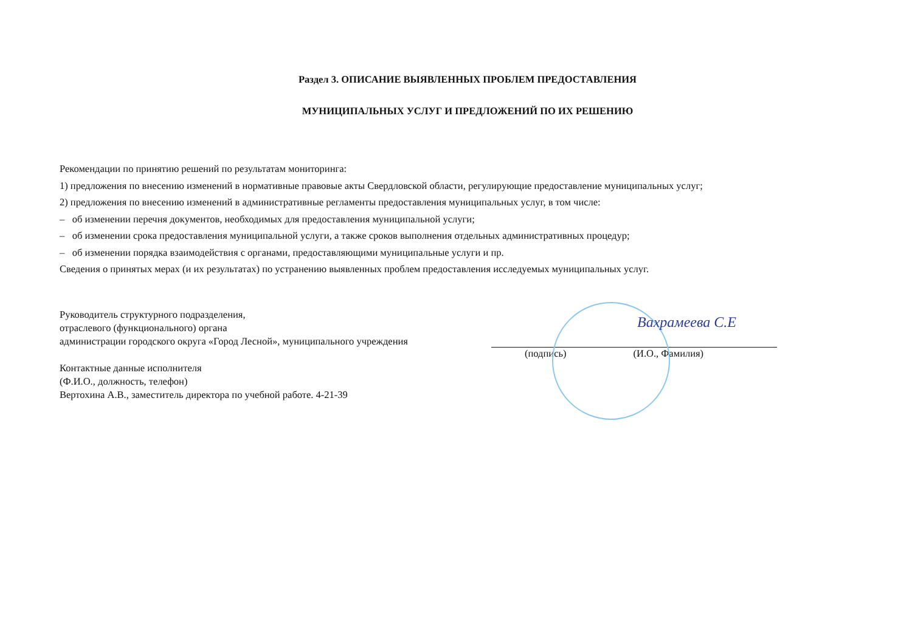Раздел 3. ОПИСАНИЕ ВЫЯВЛЕННЫХ ПРОБЛЕМ ПРЕДОСТАВЛЕНИЯ
МУНИЦИПАЛЬНЫХ УСЛУГ И ПРЕДЛОЖЕНИЙ ПО ИХ РЕШЕНИЮ
Рекомендации по принятию решений по результатам мониторинга:
1) предложения по внесению изменений в нормативные правовые акты Свердловской области, регулирующие предоставление муниципальных услуг;
2) предложения по внесению изменений в административные регламенты предоставления муниципальных услуг, в том числе:
– об изменении перечня документов, необходимых для предоставления муниципальной услуги;
– об изменении срока предоставления муниципальной услуги, а также сроков выполнения отдельных административных процедур;
– об изменении порядка взаимодействия с органами, предоставляющими муниципальные услуги и пр.
Сведения о принятых мерах (и их результатах) по устранению выявленных проблем предоставления исследуемых муниципальных услуг.
Руководитель структурного подразделения,
отраслевого (функционального) органа
администрации городского округа «Город Лесной», муниципального учреждения
Контактные данные исполнителя
(Ф.И.О., должность, телефон)
Вертохина А.В., заместитель директора по учебной работе. 4-21-39
Вахрамеева С.Е
(подпись) (И.О., Фамилия)